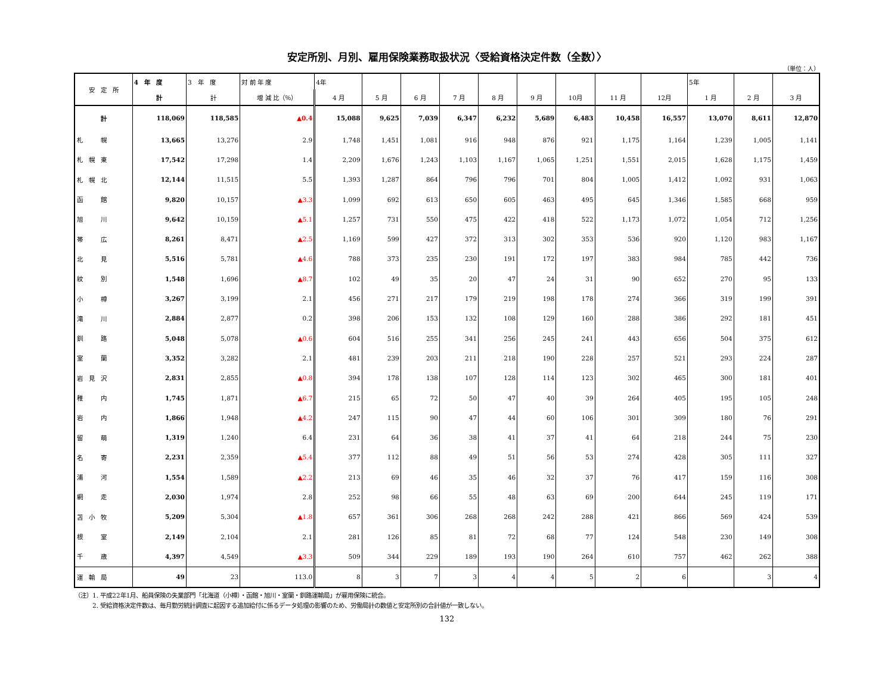安定所別、月別、雇用保険業務取扱状況〈受給資格決定件数（全数）〉
（単位：人）
| 安 定 所 | 4 年 度 | 3 年 度 | 対 前 年 度 | 4年 | | | | | | | | | 5年 | | |
| --- | --- | --- | --- | --- | --- | --- | --- | --- | --- | --- | --- | --- | --- | --- | --- |
| | 計 | 計 | 増 減 比（％） | 4 月 | 5 月 | 6 月 | 7 月 | 8 月 | 9 月 | 10月 | 11 月 | 12月 | 1 月 | 2 月 | 3 月 |
| 計 | 118,069 | 118,585 | ▲0.4 | 15,088 | 9,625 | 7,039 | 6,347 | 6,232 | 5,689 | 6,483 | 10,458 | 16,557 | 13,070 | 8,611 | 12,870 |
| 札 幌 | 13,665 | 13,276 | 2.9 | 1,748 | 1,451 | 1,081 | 916 | 948 | 876 | 921 | 1,175 | 1,164 | 1,239 | 1,005 | 1,141 |
| 札 幌 東 | 17,542 | 17,298 | 1.4 | 2,209 | 1,676 | 1,243 | 1,103 | 1,167 | 1,065 | 1,251 | 1,551 | 2,015 | 1,628 | 1,175 | 1,459 |
| 札 幌 北 | 12,144 | 11,515 | 5.5 | 1,393 | 1,287 | 864 | 796 | 796 | 701 | 804 | 1,005 | 1,412 | 1,092 | 931 | 1,063 |
| 函 館 | 9,820 | 10,157 | ▲3.3 | 1,099 | 692 | 613 | 650 | 605 | 463 | 495 | 645 | 1,346 | 1,585 | 668 | 959 |
| 旭 川 | 9,642 | 10,159 | ▲5.1 | 1,257 | 731 | 550 | 475 | 422 | 418 | 522 | 1,173 | 1,072 | 1,054 | 712 | 1,256 |
| 帯 広 | 8,261 | 8,471 | ▲2.5 | 1,169 | 599 | 427 | 372 | 313 | 302 | 353 | 536 | 920 | 1,120 | 983 | 1,167 |
| 北 見 | 5,516 | 5,781 | ▲4.6 | 788 | 373 | 235 | 230 | 191 | 172 | 197 | 383 | 984 | 785 | 442 | 736 |
| 紋 別 | 1,548 | 1,696 | ▲8.7 | 102 | 49 | 35 | 20 | 47 | 24 | 31 | 90 | 652 | 270 | 95 | 133 |
| 小 樽 | 3,267 | 3,199 | 2.1 | 456 | 271 | 217 | 179 | 219 | 198 | 178 | 274 | 366 | 319 | 199 | 391 |
| 滝 川 | 2,884 | 2,877 | 0.2 | 398 | 206 | 153 | 132 | 108 | 129 | 160 | 288 | 386 | 292 | 181 | 451 |
| 釧 路 | 5,048 | 5,078 | ▲0.6 | 604 | 516 | 255 | 341 | 256 | 245 | 241 | 443 | 656 | 504 | 375 | 612 |
| 室 蘭 | 3,352 | 3,282 | 2.1 | 481 | 239 | 203 | 211 | 218 | 190 | 228 | 257 | 521 | 293 | 224 | 287 |
| 岩 見 沢 | 2,831 | 2,855 | ▲0.8 | 394 | 178 | 138 | 107 | 128 | 114 | 123 | 302 | 465 | 300 | 181 | 401 |
| 稚 内 | 1,745 | 1,871 | ▲6.7 | 215 | 65 | 72 | 50 | 47 | 40 | 39 | 264 | 405 | 195 | 105 | 248 |
| 岩 内 | 1,866 | 1,948 | ▲4.2 | 247 | 115 | 90 | 47 | 44 | 60 | 106 | 301 | 309 | 180 | 76 | 291 |
| 留 萌 | 1,319 | 1,240 | 6.4 | 231 | 64 | 36 | 38 | 41 | 37 | 41 | 64 | 218 | 244 | 75 | 230 |
| 名 寄 | 2,231 | 2,359 | ▲5.4 | 377 | 112 | 88 | 49 | 51 | 56 | 53 | 274 | 428 | 305 | 111 | 327 |
| 浦 河 | 1,554 | 1,589 | ▲2.2 | 213 | 69 | 46 | 35 | 46 | 32 | 37 | 76 | 417 | 159 | 116 | 308 |
| 網 走 | 2,030 | 1,974 | 2.8 | 252 | 98 | 66 | 55 | 48 | 63 | 69 | 200 | 644 | 245 | 119 | 171 |
| 苫 小 牧 | 5,209 | 5,304 | ▲1.8 | 657 | 361 | 306 | 268 | 268 | 242 | 288 | 421 | 866 | 569 | 424 | 539 |
| 根 室 | 2,149 | 2,104 | 2.1 | 281 | 126 | 85 | 81 | 72 | 68 | 77 | 124 | 548 | 230 | 149 | 308 |
| 千 歳 | 4,397 | 4,549 | ▲3.3 | 509 | 344 | 229 | 189 | 193 | 190 | 264 | 610 | 757 | 462 | 262 | 388 |
| 運 輸 局 | 49 | 23 | 113.0 | 8 | 3 | 7 | 3 | 4 | 4 | 5 | 2 | 6 | | 3 | 4 |
（注）1. 平成22年1月、船員保険の失業部門「北海道（小樽）・函館・旭川・室蘭・釧路運輸局」が雇用保険に統合。
　　　2. 受給資格決定件数は、毎月勤労統計調査に起因する追加給付に係るデータ処理の影響のため、労働局計の数値と安定所別の合計値が一致しない。
132